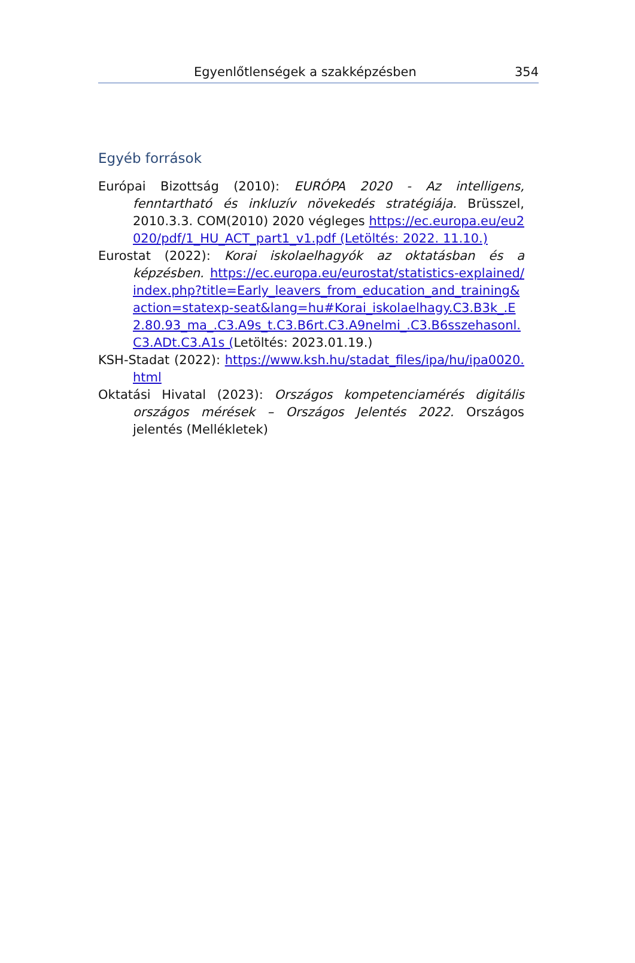Egyenlőtlenségek a szakképzésben 354
Egyéb források
Európai Bizottság (2010): EURÓPA 2020 - Az intelligens, fenntartható és inkluzív növekedés stratégiája. Brüsszel, 2010.3.3. COM(2010) 2020 végleges https://ec.europa.eu/eu2020/pdf/1_HU_ACT_part1_v1.pdf (Letöltés: 2022. 11.10.)
Eurostat (2022): Korai iskolaelhagyók az oktatásban és a képzésben. https://ec.europa.eu/eurostat/statistics-explained/index.php?title=Early_leavers_from_education_and_training&action=statexp-seat&lang=hu#Korai_iskolaelhagy.C3.B3k_.E2.80.93_ma_.C3.A9s_t.C3.B6rt.C3.A9nelmi_.C3.B6sszehasonl.C3.ADt.C3.A1s (Letöltés: 2023.01.19.)
KSH-Stadat (2022): https://www.ksh.hu/stadat_files/ipa/hu/ipa0020.html
Oktatási Hivatal (2023): Országos kompetenciamérés digitális országos mérések – Országos Jelentés 2022. Országos jelentés (Mellékletek)